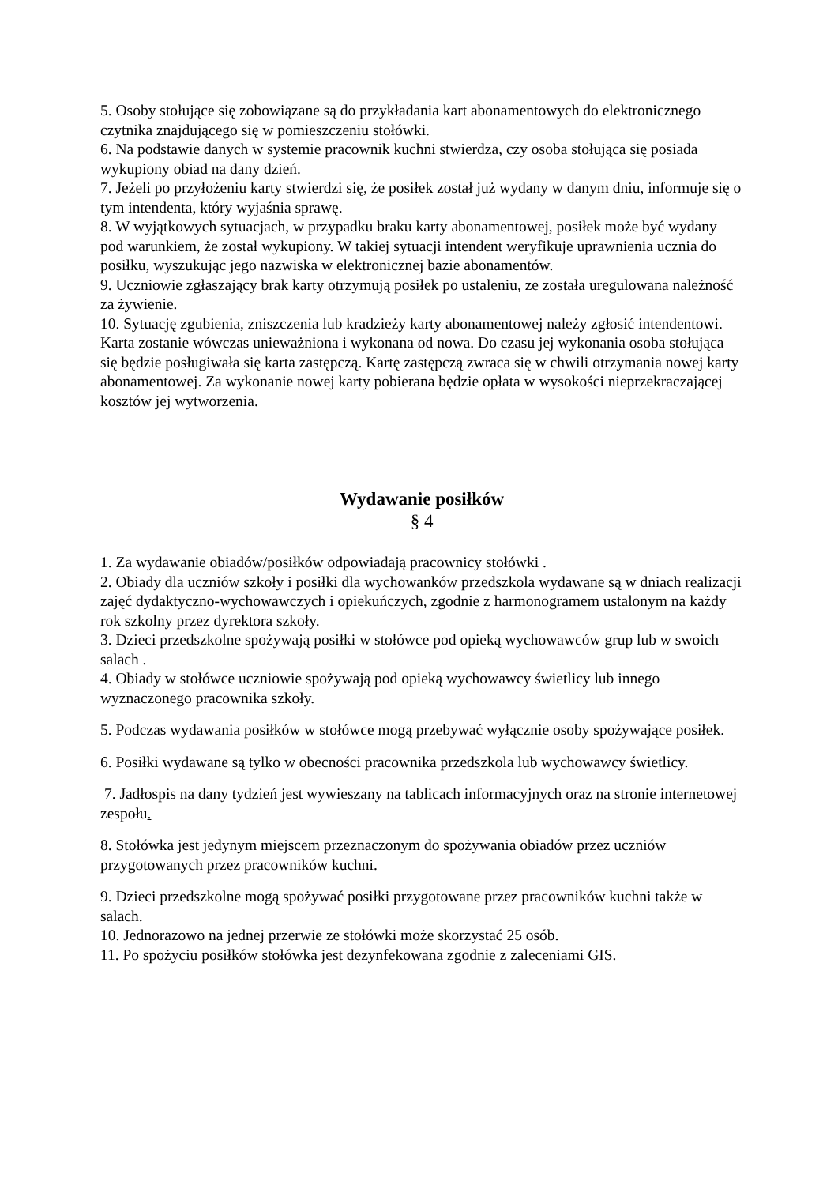5. Osoby stołujące się zobowiązane są do przykładania kart abonamentowych do elektronicznego czytnika znajdującego się w pomieszczeniu stołówki.
6. Na podstawie danych w systemie pracownik kuchni stwierdza, czy osoba stołująca się posiada wykupiony obiad na dany dzień.
7. Jeżeli po przyłożeniu karty stwierdzi się, że posiłek został już wydany w danym dniu, informuje się o tym intendenta, który wyjaśnia sprawę.
8. W wyjątkowych sytuacjach, w przypadku braku karty abonamentowej, posiłek może być wydany pod warunkiem, że został wykupiony. W takiej sytuacji intendent weryfikuje uprawnienia ucznia do posiłku, wyszukując jego nazwiska w elektronicznej bazie abonamentów.
9. Uczniowie zgłaszający brak karty otrzymują posiłek po ustaleniu, ze została uregulowana należność za żywienie.
10. Sytuację zgubienia, zniszczenia lub kradzieży karty abonamentowej należy zgłosić intendentowi. Karta zostanie wówczas unieważniona i wykonana od nowa. Do czasu jej wykonania osoba stołująca się będzie posługiwała się karta zastępczą. Kartę zastępczą zwraca się w chwili otrzymania nowej karty abonamentowej. Za wykonanie nowej karty pobierana będzie opłata w wysokości nieprzekraczającej kosztów jej wytworzenia.
Wydawanie posiłków
§ 4
1. Za wydawanie obiadów/posiłków odpowiadają pracownicy stołówki .
2. Obiady dla uczniów szkoły i posiłki dla wychowanków przedszkola wydawane są w dniach realizacji zajęć dydaktyczno-wychowawczych i opiekuńczych, zgodnie z harmonogramem ustalonym na każdy rok szkolny przez dyrektora szkoły.
3. Dzieci przedszkolne spożywają posiłki w stołówce pod opieką wychowawców grup lub w swoich salach .
4. Obiady w stołówce uczniowie spożywają pod opieką wychowawcy świetlicy lub innego wyznaczonego pracownika szkoły.
5. Podczas wydawania posiłków w stołówce mogą przebywać wyłącznie osoby spożywające posiłek.
6. Posiłki wydawane są tylko w obecności pracownika przedszkola lub wychowawcy świetlicy.
7. Jadłospis na dany tydzień jest wywieszany na tablicach informacyjnych oraz na stronie internetowej zespołu.
8. Stołówka jest jedynym miejscem przeznaczonym do spożywania obiadów przez uczniów przygotowanych przez pracowników kuchni.
9. Dzieci przedszkolne mogą spożywać posiłki przygotowane przez pracowników kuchni także w salach.
10. Jednorazowo na jednej przerwie ze stołówki może skorzystać 25 osób.
11. Po spożyciu posiłków stołówka jest dezynfekowana zgodnie z zaleceniami GIS.